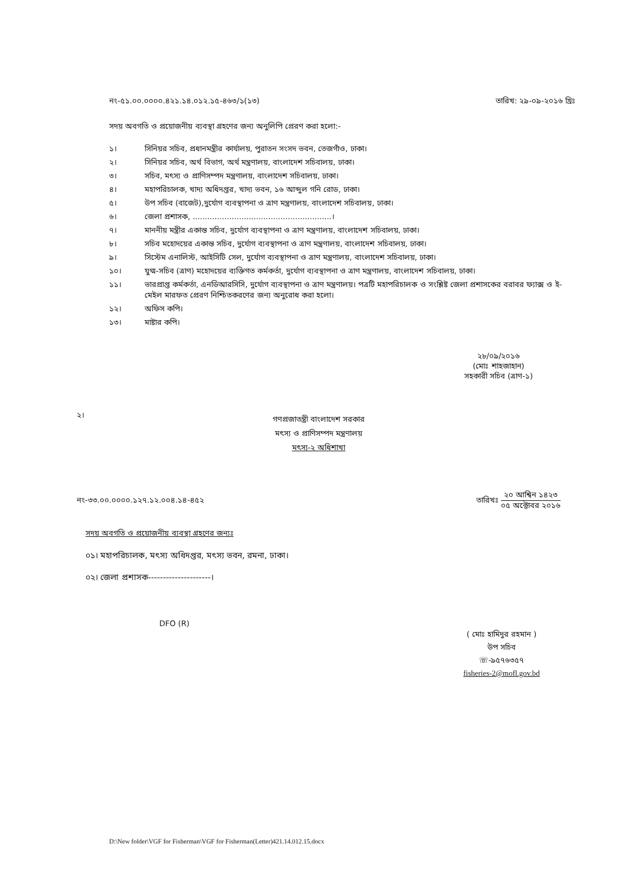নং-৫১.০০.০০০০.৪২১.১৪.০১২.১৫-৪৬৩/১(১৩) তারিখ: ২৯-০৯-২০১৬ খ্রিঃ
সদয় অবগতি ও প্রয়োজনীয় ব্যবস্থা গ্রহণের জন্য অনুলিপি প্রেরণ করা হলো:-
১। সিনিয়র সচিব, প্রধানমন্ত্রীর কার্যালয়, পুরাতন সংসদ ভবন, তেজগাঁও, ঢাকা।
২। সিনিয়র সচিব, অর্থ বিভাগ, অর্থ মন্ত্রণালয়, বাংলাদেশ সচিবালয়, ঢাকা।
৩। সচিব, মৎস্য ও প্রাণিসম্পদ মন্ত্রণালয়, বাংলাদেশ সচিবালয়, ঢাকা।
৪। মহাপরিচালক, খাদ্য অধিদপ্তর, খাদ্য ভবন, ১৬ আব্দুল গনি রোড, ঢাকা।
৫। উপ সচিব (বাজেট),দুর্যোগ ব্যবস্থাপনা ও ত্রাণ মন্ত্রণালয়, বাংলাদেশ সচিবালয়, ঢাকা।
৬। জেলা প্রশাসক, .........................................................।
৭। মাননীয় মন্ত্রীর একান্ত সচিব, দুর্যোগ ব্যবস্থাপনা ও ত্রাণ মন্ত্রণালয়, বাংলাদেশ সচিবালয়, ঢাকা।
৮। সচিব মহোদয়ের একান্ত সচিব, দুর্যোগ ব্যবস্থাপনা ও ত্রাণ মন্ত্রণালয়, বাংলাদেশ সচিবালয়, ঢাকা।
৯। সিস্টেম এনালিস্ট, আইসিটি সেল, দুর্যোগ ব্যবস্থাপনা ও ত্রাণ মন্ত্রণালয়, বাংলাদেশ সচিবালয়, ঢাকা।
১০। যুগ্ম-সচিব (ত্রাণ) মহোদয়ের ব্যক্তিগত কর্মকর্তা, দুর্যোগ ব্যবস্থাপনা ও ত্রাণ মন্ত্রণালয়, বাংলাদেশ সচিবালয়, ঢাকা।
১১। ভারপ্রাপ্ত কর্মকর্তা, এনডিআরসিসি, দুর্যোগ ব্যবস্থাপনা ও ত্রাণ মন্ত্রণালয়। পত্রটি মহাপরিচালক ও সংশ্লিষ্ট জেলা প্রশাসকের বরাবর ফ্যাক্স ও ই-মেইল মারফত প্রেরণ নিশ্চিতকরণের জন্য অনুরোধ করা হলো।
১২। অফিস কপি।
১৩। মাষ্টার কপি।
২৮/০৯/২০১৬
(মোঃ শাহজাহান)
সহকারী সচিব (ত্রাণ-১)
২।
গণপ্রজাতন্ত্রী বাংলাদেশ সরকার
মৎস্য ও প্রাণিসম্পদ মন্ত্রণালয়
মৎস্য-২ অধিশাখা
নং-৩৩.০০.০০০০.১২৭.১২.০০৪.১৪-৪৫২ তারিখঃ ২০ আশ্বিন ১৪২৩ ০৫ অক্টোবর ২০১৬
সদয় অবগতি ও প্রয়োজনীয় ব্যবস্থা গ্রহণের জন্যঃ
০১। মহাপরিচালক, মৎস্য অধিদপ্তর, মৎস্য ভবন, রমনা, ঢাকা।
০২। জেলা প্রশাসক---------------------।
DFO (R)
( মোঃ হামিদুর রহমান )
উপ সচিব
☏-৯৫৭৬৩৫৭
fisheries-2@mofl.gov.bd
D:\New folder\VGF for Fisherman\VGF for Fisherman(Letter)421.14.012.15.docx